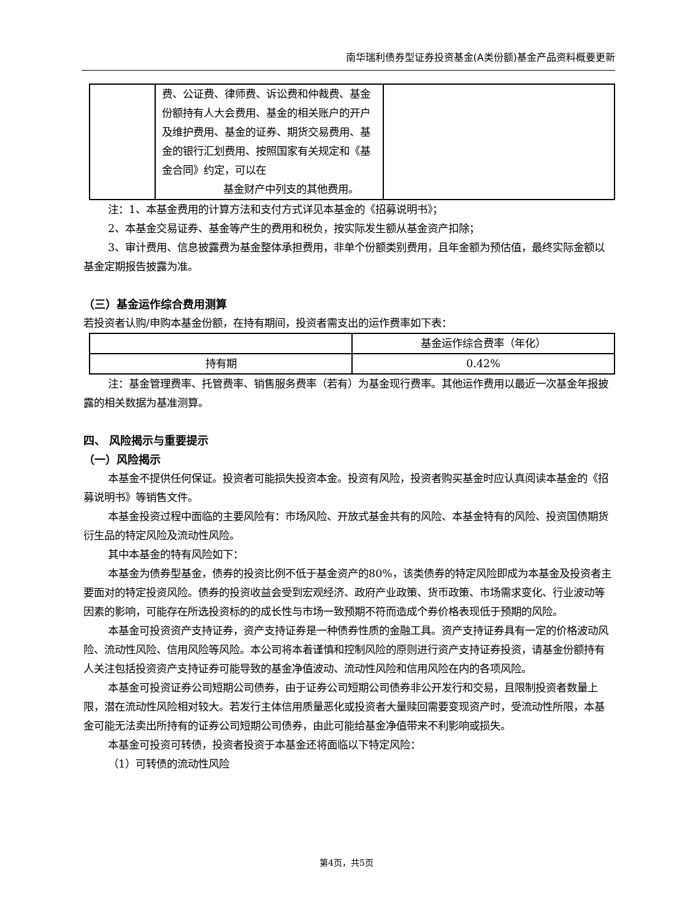南华瑞利债券型证券投资基金(A类份额)基金产品资料概要更新
| | 费、公证费、律师费、诉讼费和仲裁费、基金份额持有人大会费用、基金的相关账户的开户及维护费用、基金的证券、期货交易费用、基金的银行汇划费用、按照国家有关规定和《基金合同》约定，可以在 基金财产中列支的其他费用。 | |
注：1、本基金费用的计算方法和支付方式详见本基金的《招募说明书》；
2、本基金交易证券、基金等产生的费用和税负，按实际发生额从基金资产扣除；
3、审计费用、信息披露费为基金整体承担费用，非单个份额类别费用，且年金额为预估值，最终实际金额以基金定期报告披露为准。
（三）基金运作综合费用测算
若投资者认购/申购本基金份额，在持有期间，投资者需支出的运作费率如下表：
| | 基金运作综合费率（年化） |
| 持有期 | 0.42% |
注：基金管理费率、托管费率、销售服务费率（若有）为基金现行费率。其他运作费用以最近一次基金年报披露的相关数据为基准测算。
四、 风险揭示与重要提示
（一）风险揭示
本基金不提供任何保证。投资者可能损失投资本金。投资有风险，投资者购买基金时应认真阅读本基金的《招募说明书》等销售文件。
本基金投资过程中面临的主要风险有：市场风险、开放式基金共有的风险、本基金特有的风险、投资国债期货衍生品的特定风险及流动性风险。
其中本基金的特有风险如下：
本基金为债券型基金，债券的投资比例不低于基金资产的80%，该类债券的特定风险即成为本基金及投资者主要面对的特定投资风险。债券的投资收益会受到宏观经济、政府产业政策、货币政策、市场需求变化、行业波动等因素的影响，可能存在所选投资标的的成长性与市场一致预期不符而造成个券价格表现低于预期的风险。
本基金可投资资产支持证券，资产支持证券是一种债券性质的金融工具。资产支持证券具有一定的价格波动风险、流动性风险、信用风险等风险。本公司将本着谨慎和控制风险的原则进行资产支持证券投资，请基金份额持有人关注包括投资资产支持证券可能导致的基金净值波动、流动性风险和信用风险在内的各项风险。
本基金可投资证券公司短期公司债券，由于证券公司短期公司债券非公开发行和交易，且限制投资者数量上限，潜在流动性风险相对较大。若发行主体信用质量恶化或投资者大量赎回需要变现资产时，受流动性所限，本基金可能无法卖出所持有的证券公司短期公司债券，由此可能给基金净值带来不利影响或损失。
本基金可投资可转债，投资者投资于本基金还将面临以下特定风险：
（1）可转债的流动性风险
第4页，共5页